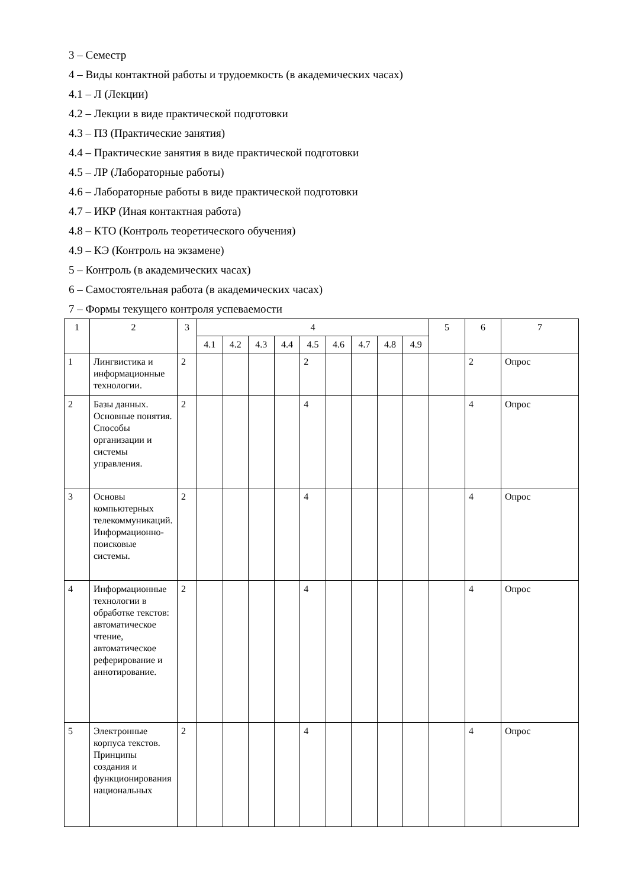3 – Семестр
4 – Виды контактной работы и трудоемкость (в академических часах)
4.1 – Л (Лекции)
4.2 – Лекции в виде практической подготовки
4.3 – ПЗ (Практические занятия)
4.4 – Практические занятия в виде практической подготовки
4.5 – ЛР (Лабораторные работы)
4.6 – Лабораторные работы в виде практической подготовки
4.7 – ИКР (Иная контактная работа)
4.8 – КТО (Контроль теоретического обучения)
4.9 – КЭ (Контроль на экзамене)
5 – Контроль (в академических часах)
6 – Самостоятельная работа (в академических часах)
7 – Формы текущего контроля успеваемости
| 1 | 2 | 3 | 4 | | | | | | | | | 5 | 6 | 7 |
| --- | --- | --- | --- | --- | --- | --- | --- | --- | --- | --- | --- | --- | --- | --- |
| | | | 4.1 | 4.2 | 4.3 | 4.4 | 4.5 | 4.6 | 4.7 | 4.8 | 4.9 | | | |
| 1 | Лингвистика и информационные технологии. | 2 | | | | | 2 | | | | | | 2 | Опрос |
| 2 | Базы данных. Основные понятия. Способы организации и системы управления. | 2 | | | | | 4 | | | | | | 4 | Опрос |
| 3 | Основы компьютерных телекоммуникаций. Информационно-поисковые системы. | 2 | | | | | 4 | | | | | | 4 | Опрос |
| 4 | Информационные технологии в обработке текстов: автоматическое чтение, автоматическое реферирование и аннотирование. | 2 | | | | | 4 | | | | | | 4 | Опрос |
| 5 | Электронные корпуса текстов. Принципы создания и функционирования национальных | 2 | | | | | 4 | | | | | | 4 | Опрос |